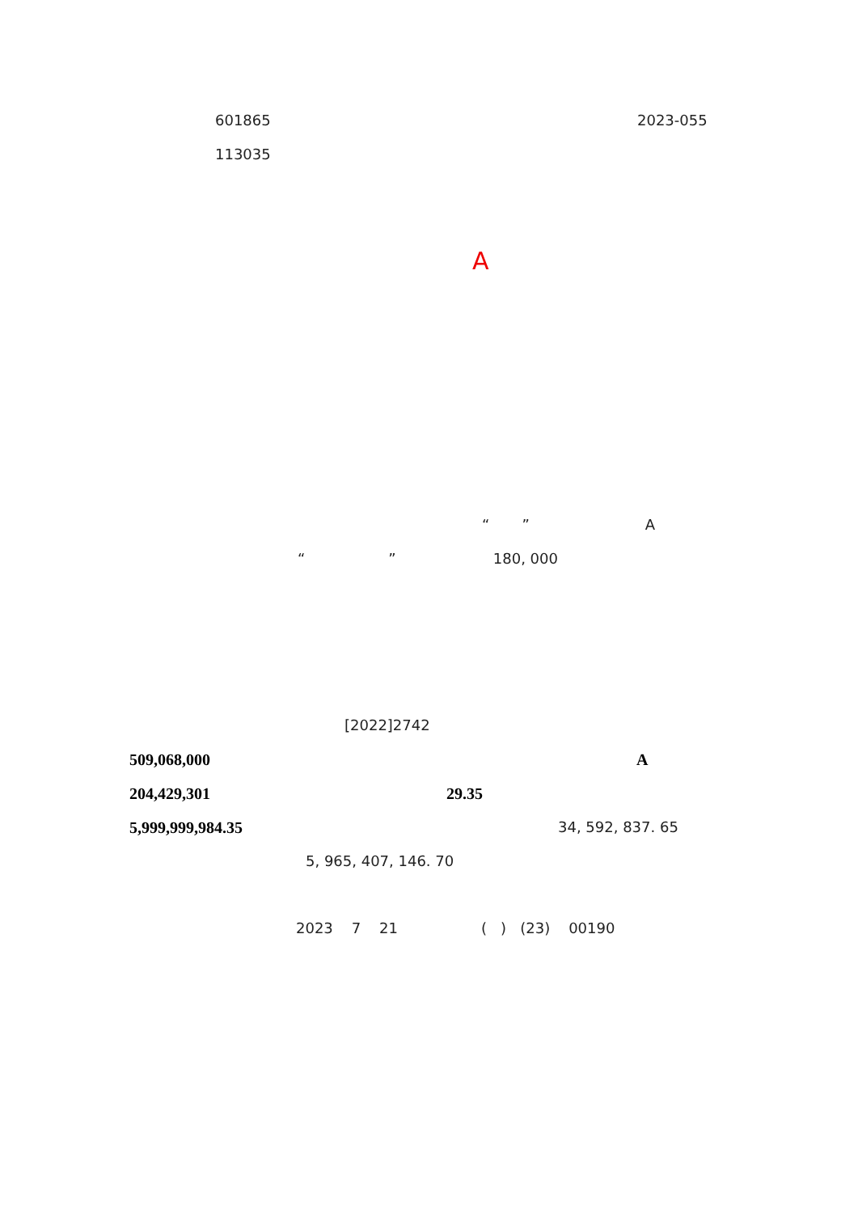601865
2023-055
113035
A
“ ” A
“ ” 180, 000
[2022]2742
509,068,000
A
204,429,301
29.35
5,999,999,984.35
34, 592, 837. 65
5, 965, 407, 146. 70
2023 7 21 ( ) (23) 00190